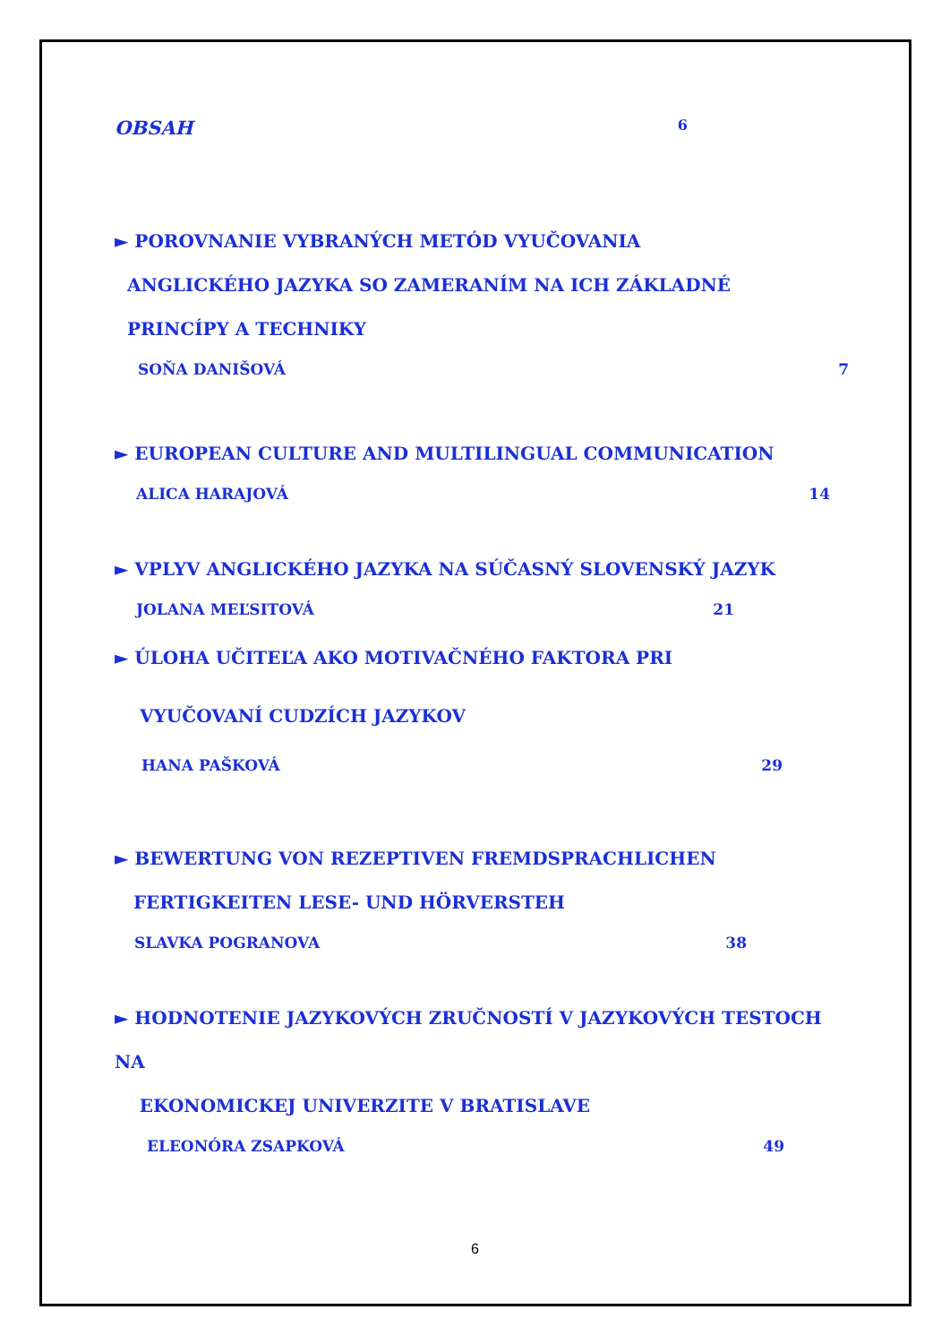OBSAH 6
► POROVNANIE VYBRANÝCH METÓD VYUČOVANIA
ANGLICKÉHO JAZYKA SO ZAMERANÍM NA ICH ZÁKLADNÉ
PRINCÍPY A TECHNIKY
SOŇA DANIŠOVÁ 7
► EUROPEAN CULTURE AND MULTILINGUAL COMMUNICATION
ALICA HARAJOVÁ 14
► VPLYV ANGLICKÉHO JAZYKA NA SÚČASNÝ SLOVENSKÝ JAZYK
JOLANA MEĽSITOVÁ 21
► ÚLOHA UČITEĽA AKO MOTIVAČNÉHO FAKTORA PRI
VYUČOVANÍ CUDZÍCH JAZYKOV
HANA PAŠKOVÁ 29
► BEWERTUNG VON REZEPTIVEN FREMDSPRACHLICHEN
FERTIGKEITEN LESE- UND HÖRVERSTEH
SLAVKA POGRANOVA 38
► HODNOTENIE JAZYKOVÝCH ZRUČNOSTÍ V JAZYKOVÝCH TESTOCH NA
EKONOMICKEJ UNIVERZITE V BRATISLAVE
ELEONÓRA ZSAPKOVÁ 49
6